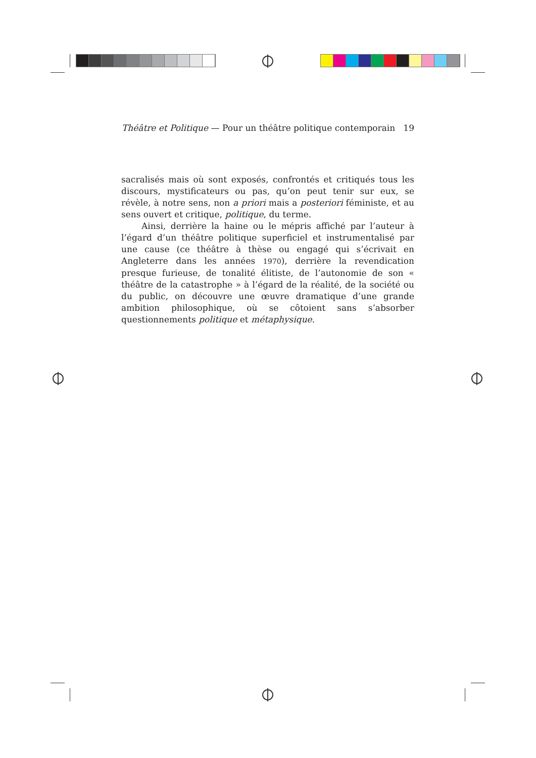Théâtre et Politique — Pour un théâtre politique contemporain 19
sacralisés mais où sont exposés, confrontés et critiqués tous les discours, mystificateurs ou pas, qu’on peut tenir sur eux, se révèle, à notre sens, non a priori mais a posteriori féministe, et au sens ouvert et critique, politique, du terme.
Ainsi, derrière la haine ou le mépris affiché par l’auteur à l’égard d’un théâtre politique superficiel et instrumentalisé par une cause (ce théâtre à thèse ou engagé qui s’écrivait en Angleterre dans les années 1970), derrière la revendication presque furieuse, de tonalité élitiste, de l’autonomie de son « théâtre de la catastrophe » à l’égard de la réalité, de la société ou du public, on découvre une œuvre dramatique d’une grande ambition philosophique, où se côtoient sans s’absorber questionnements politique et métaphysique.